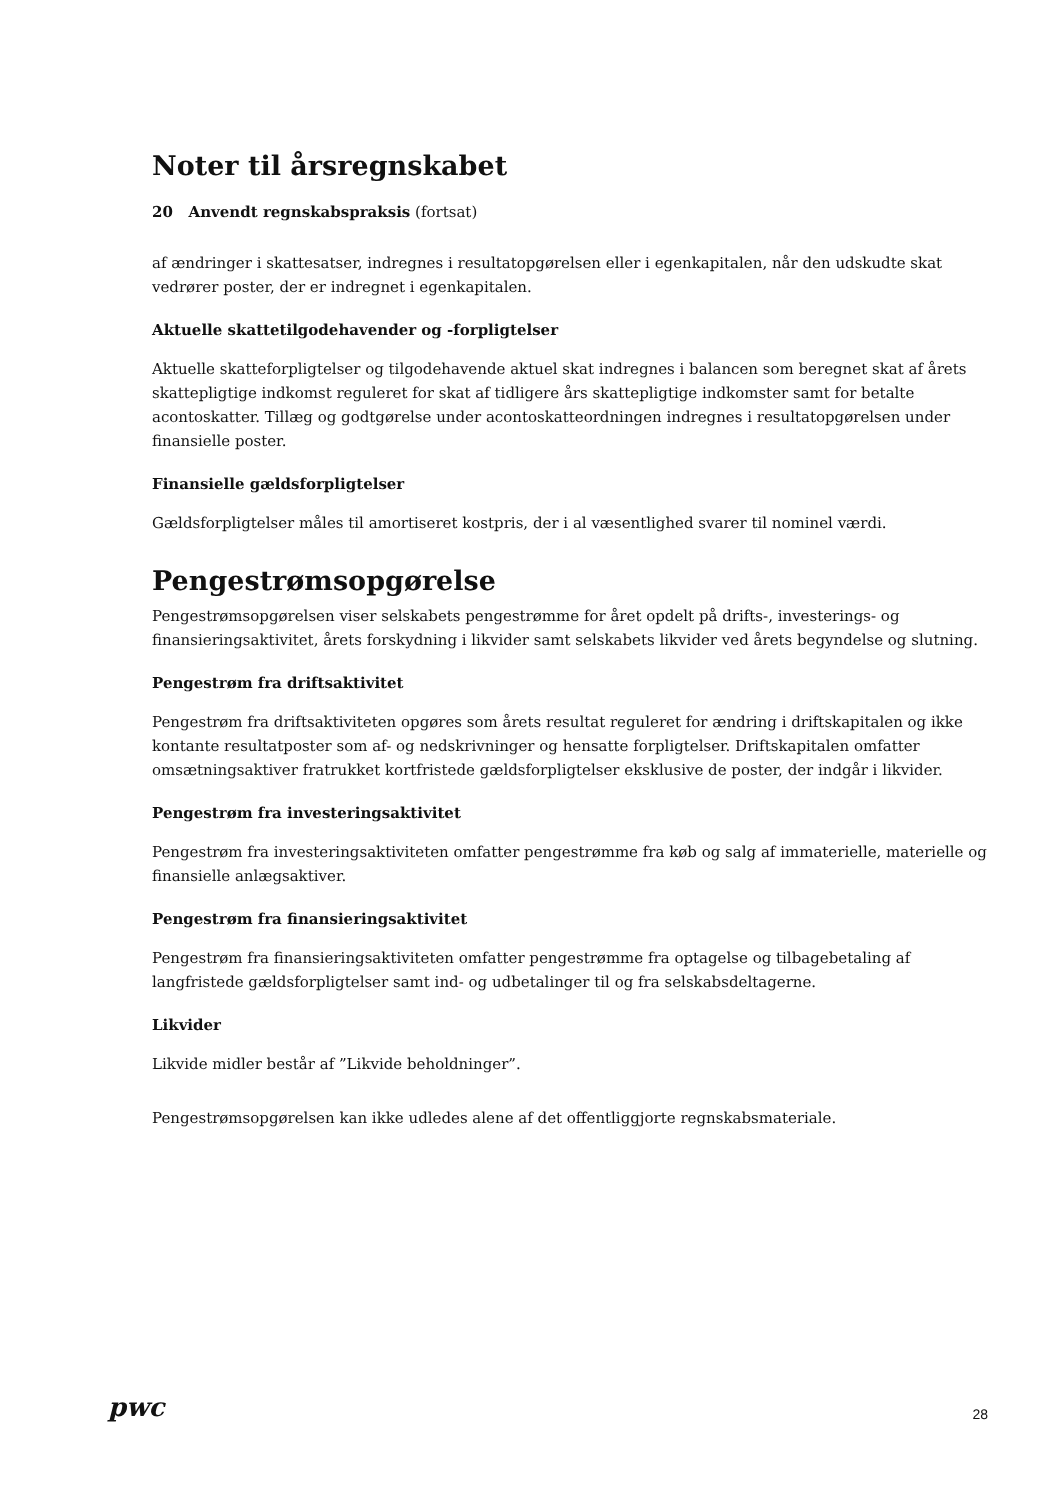Noter til årsregnskabet
20 Anvendt regnskabspraksis (fortsat)
af ændringer i skattesatser, indregnes i resultatopgørelsen eller i egenkapitalen, når den udskudte skat vedrører poster, der er indregnet i egenkapitalen.
Aktuelle skattetilgodehavender og -forpligtelser
Aktuelle skatteforpligtelser og tilgodehavende aktuel skat indregnes i balancen som beregnet skat af årets skattepligtige indkomst reguleret for skat af tidligere års skattepligtige indkomster samt for betalte acontoskatter. Tillæg og godtgørelse under acontoskatteordningen indregnes i resultatopgørelsen under finansielle poster.
Finansielle gældsforpligtelser
Gældsforpligtelser måles til amortiseret kostpris, der i al væsentlighed svarer til nominel værdi.
Pengestrømsopgørelse
Pengestrømsopgørelsen viser selskabets pengestrømme for året opdelt på drifts-, investerings- og finansieringsaktivitet, årets forskydning i likvider samt selskabets likvider ved årets begyndelse og slutning.
Pengestrøm fra driftsaktivitet
Pengestrøm fra driftsaktiviteten opgøres som årets resultat reguleret for ændring i driftskapitalen og ikke kontante resultatposter som af- og nedskrivninger og hensatte forpligtelser. Driftskapitalen omfatter omsætningsaktiver fratrukket kortfristede gældsforpligtelser eksklusive de poster, der indgår i likvider.
Pengestrøm fra investeringsaktivitet
Pengestrøm fra investeringsaktiviteten omfatter pengestrømme fra køb og salg af immaterielle, materielle og finansielle anlægsaktiver.
Pengestrøm fra finansieringsaktivitet
Pengestrøm fra finansieringsaktiviteten omfatter pengestrømme fra optagelse og tilbagebetaling af langfristede gældsforpligtelser samt ind- og udbetalinger til og fra selskabsdeltagerne.
Likvider
Likvide midler består af ”Likvide beholdninger”.
Pengestrømsopgørelsen kan ikke udledes alene af det offentliggjorte regnskabsmateriale.
pwc 28